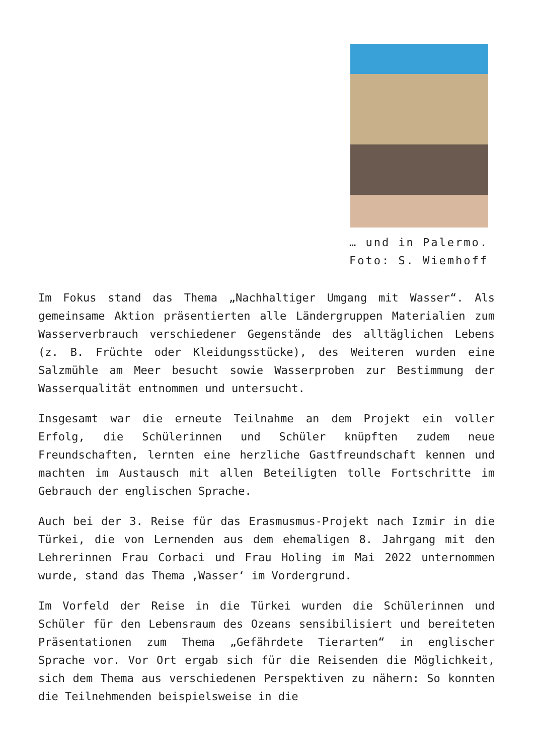… und in Palermo.
Foto: S. Wiemhoff
Im Fokus stand das Thema „Nachhaltiger Umgang mit Wasser“. Als gemeinsame Aktion präsentierten alle Ländergruppen Materialien zum Wasserverbrauch verschiedener Gegenstände des alltäglichen Lebens (z. B. Früchte oder Kleidungsstücke), des Weiteren wurden eine Salzmühle am Meer besucht sowie Wasserproben zur Bestimmung der Wasserqualität entnommen und untersucht.
Insgesamt war die erneute Teilnahme an dem Projekt ein voller Erfolg, die Schülerinnen und Schüler knüpften zudem neue Freundschaften, lernten eine herzliche Gastfreundschaft kennen und machten im Austausch mit allen Beteiligten tolle Fortschritte im Gebrauch der englischen Sprache.
Auch bei der 3. Reise für das Erasmusmus-Projekt nach Izmir in die Türkei, die von Lernenden aus dem ehemaligen 8. Jahrgang mit den Lehrerinnen Frau Corbaci und Frau Holing im Mai 2022 unternommen wurde, stand das Thema ‚Wasser‘ im Vordergrund.
Im Vorfeld der Reise in die Türkei wurden die Schülerinnen und Schüler für den Lebensraum des Ozeans sensibilisiert und bereiteten Präsentationen zum Thema „Gefährdete Tierarten“ in englischer Sprache vor. Vor Ort ergab sich für die Reisenden die Möglichkeit, sich dem Thema aus verschiedenen Perspektiven zu nähern: So konnten die Teilnehmenden beispielsweise in die